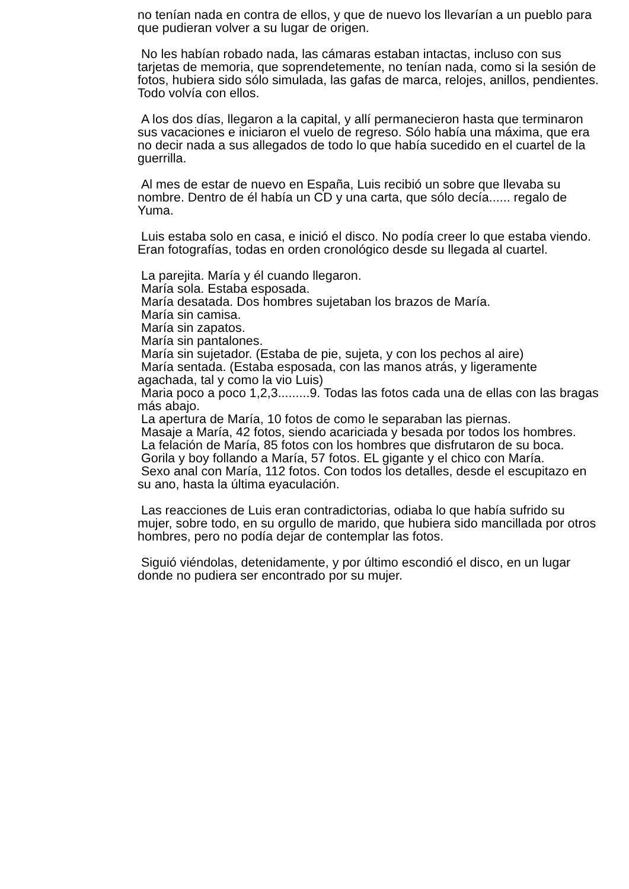no tenían nada en contra de ellos, y que de nuevo los llevarían a un pueblo para que pudieran volver a su lugar de origen.
No les habían robado nada, las cámaras estaban intactas, incluso con sus tarjetas de memoria, que soprendetemente, no tenían nada, como si la sesión de fotos, hubiera sido sólo simulada, las gafas de marca, relojes, anillos, pendientes. Todo volvía con ellos.
A los dos días, llegaron a la capital, y allí permanecieron hasta que terminaron sus vacaciones e iniciaron el vuelo de regreso. Sólo había una máxima, que era no decir nada a sus allegados de todo lo que había sucedido en el cuartel de la guerrilla.
Al mes de estar de nuevo en España, Luis recibió un sobre que llevaba su nombre. Dentro de él había un CD y una carta, que sólo decía...... regalo de Yuma.
Luis estaba solo en casa, e inició el disco. No podía creer lo que estaba viendo. Eran fotografías, todas en orden cronológico desde su llegada al cuartel.
La parejita. María y él cuando llegaron.
María sola. Estaba esposada.
María desatada. Dos hombres sujetaban los brazos de María.
María sin camisa.
María sin zapatos.
María sin pantalones.
María sin sujetador. (Estaba de pie, sujeta, y con los pechos al aire)
María sentada. (Estaba esposada, con las manos atrás, y ligeramente agachada, tal y como la vio Luis)
Maria poco a poco 1,2,3.........9. Todas las fotos cada una de ellas con las bragas más abajo.
La apertura de María, 10 fotos de como le separaban las piernas.
Masaje a María, 42 fotos, siendo acariciada y besada por todos los hombres.
La felación de María, 85 fotos con los hombres que disfrutaron de su boca.
Gorila y boy follando a María, 57 fotos. EL gigante y el chico con María.
Sexo anal con María, 112 fotos. Con todos los detalles, desde el escupitazo en su ano, hasta la última eyaculación.
Las reacciones de Luis eran contradictorias, odiaba lo que había sufrido su mujer, sobre todo, en su orgullo de marido, que hubiera sido mancillada por otros hombres, pero no podía dejar de contemplar las fotos.
Siguió viéndolas, detenidamente, y por último escondió el disco, en un lugar donde no pudiera ser encontrado por su mujer.